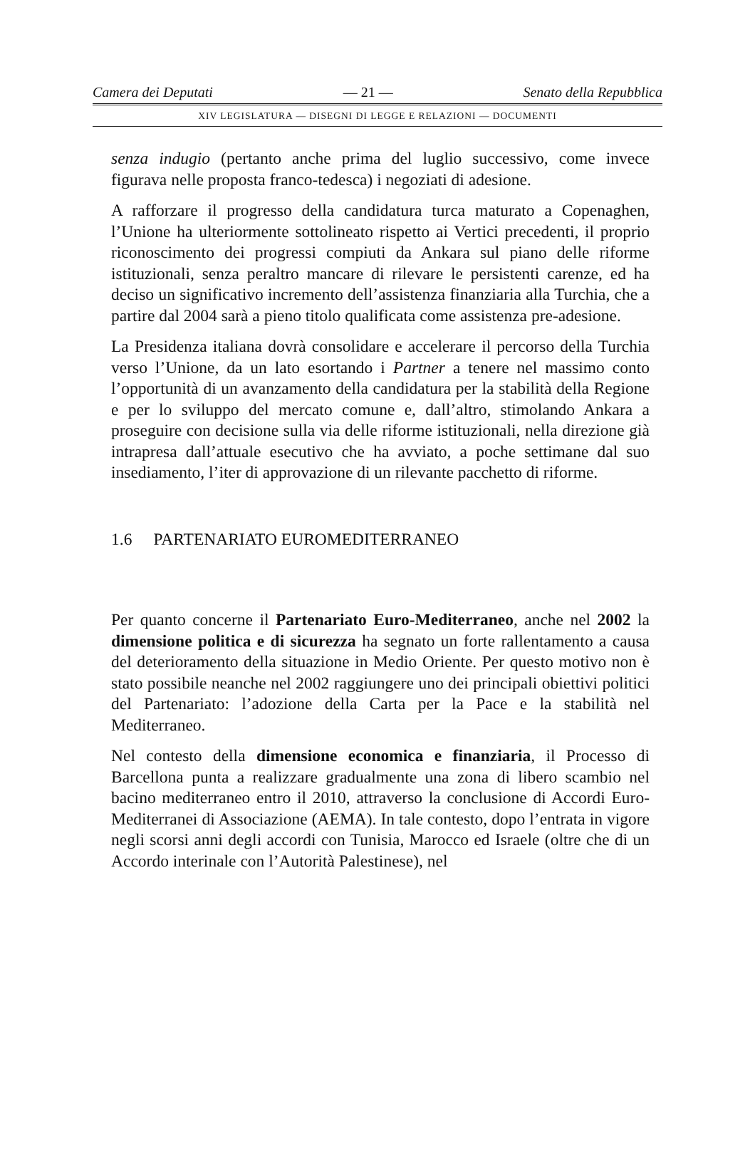Camera dei Deputati — 21 — Senato della Repubblica
XIV LEGISLATURA — DISEGNI DI LEGGE E RELAZIONI — DOCUMENTI
senza indugio (pertanto anche prima del luglio successivo, come invece figurava nelle proposta franco-tedesca) i negoziati di adesione.
A rafforzare il progresso della candidatura turca maturato a Copenaghen, l’Unione ha ulteriormente sottolineato rispetto ai Vertici precedenti, il proprio riconoscimento dei progressi compiuti da Ankara sul piano delle riforme istituzionali, senza peraltro mancare di rilevare le persistenti carenze, ed ha deciso un significativo incremento dell’assistenza finanziaria alla Turchia, che a partire dal 2004 sarà a pieno titolo qualificata come assistenza pre-adesione.
La Presidenza italiana dovrà consolidare e accelerare il percorso della Turchia verso l’Unione, da un lato esortando i Partner a tenere nel massimo conto l’opportunità di un avanzamento della candidatura per la stabilità della Regione e per lo sviluppo del mercato comune e, dall’altro, stimolando Ankara a proseguire con decisione sulla via delle riforme istituzionali, nella direzione già intrapresa dall’attuale esecutivo che ha avviato, a poche settimane dal suo insediamento, l’iter di approvazione di un rilevante pacchetto di riforme.
1.6 PARTENARIATO EUROMEDITERRANEO
Per quanto concerne il Partenariato Euro-Mediterraneo, anche nel 2002 la dimensione politica e di sicurezza ha segnato un forte rallentamento a causa del deterioramento della situazione in Medio Oriente. Per questo motivo non è stato possibile neanche nel 2002 raggiungere uno dei principali obiettivi politici del Partenariato: l’adozione della Carta per la Pace e la stabilità nel Mediterraneo.
Nel contesto della dimensione economica e finanziaria, il Processo di Barcellona punta a realizzare gradualmente una zona di libero scambio nel bacino mediterraneo entro il 2010, attraverso la conclusione di Accordi Euro-Mediterranei di Associazione (AEMA). In tale contesto, dopo l’entrata in vigore negli scorsi anni degli accordi con Tunisia, Marocco ed Israele (oltre che di un Accordo interinale con l’Autorità Palestinese), nel